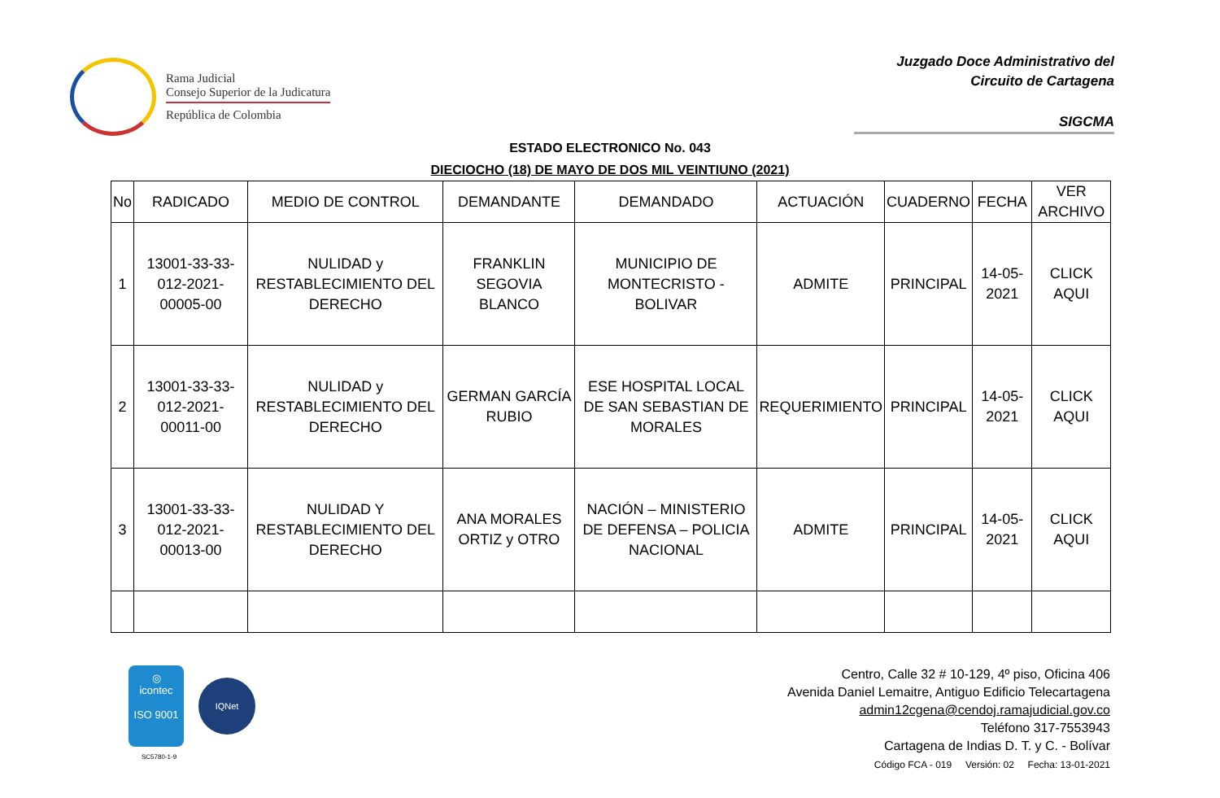Rama Judicial
Consejo Superior de la Judicatura
República de Colombia
Juzgado Doce Administrativo del
Circuito de Cartagena
SIGCMA
ESTADO ELECTRONICO No. 043
DIECIOCHO (18) DE MAYO DE DOS MIL VEINTIUNO (2021)
| No | RADICADO | MEDIO DE CONTROL | DEMANDANTE | DEMANDADO | ACTUACIÓN | CUADERNO | FECHA | VER ARCHIVO |
| --- | --- | --- | --- | --- | --- | --- | --- | --- |
| 1 | 13001-33-33-012-2021-00005-00 | NULIDAD y RESTABLECIMIENTO DEL DERECHO | FRANKLIN SEGOVIA BLANCO | MUNICIPIO DE MONTECRISTO - BOLIVAR | ADMITE | PRINCIPAL | 14-05-2021 | CLICK AQUI |
| 2 | 13001-33-33-012-2021-00011-00 | NULIDAD y RESTABLECIMIENTO DEL DERECHO | GERMAN GARCÍA RUBIO | ESE HOSPITAL LOCAL DE SAN SEBASTIAN DE MORALES | REQUERIMIENTO | PRINCIPAL | 14-05-2021 | CLICK AQUI |
| 3 | 13001-33-33-012-2021-00013-00 | NULIDAD Y RESTABLECIMIENTO DEL DERECHO | ANA MORALES ORTIZ y OTRO | NACIÓN – MINISTERIO DE DEFENSA – POLICIA NACIONAL | ADMITE | PRINCIPAL | 14-05-2021 | CLICK AQUI |
◎
icontec
ISO 9001
IQNet
SC5780-1-9
Centro, Calle 32 # 10-129, 4º piso, Oficina 406
Avenida Daniel Lemaitre, Antiguo Edificio Telecartagena
admin12cgena@cendoj.ramajudicial.gov.co
Teléfono 317-7553943
Cartagena de Indias D. T. y C. - Bolívar
Código FCA - 019 Versión: 02 Fecha: 13-01-2021